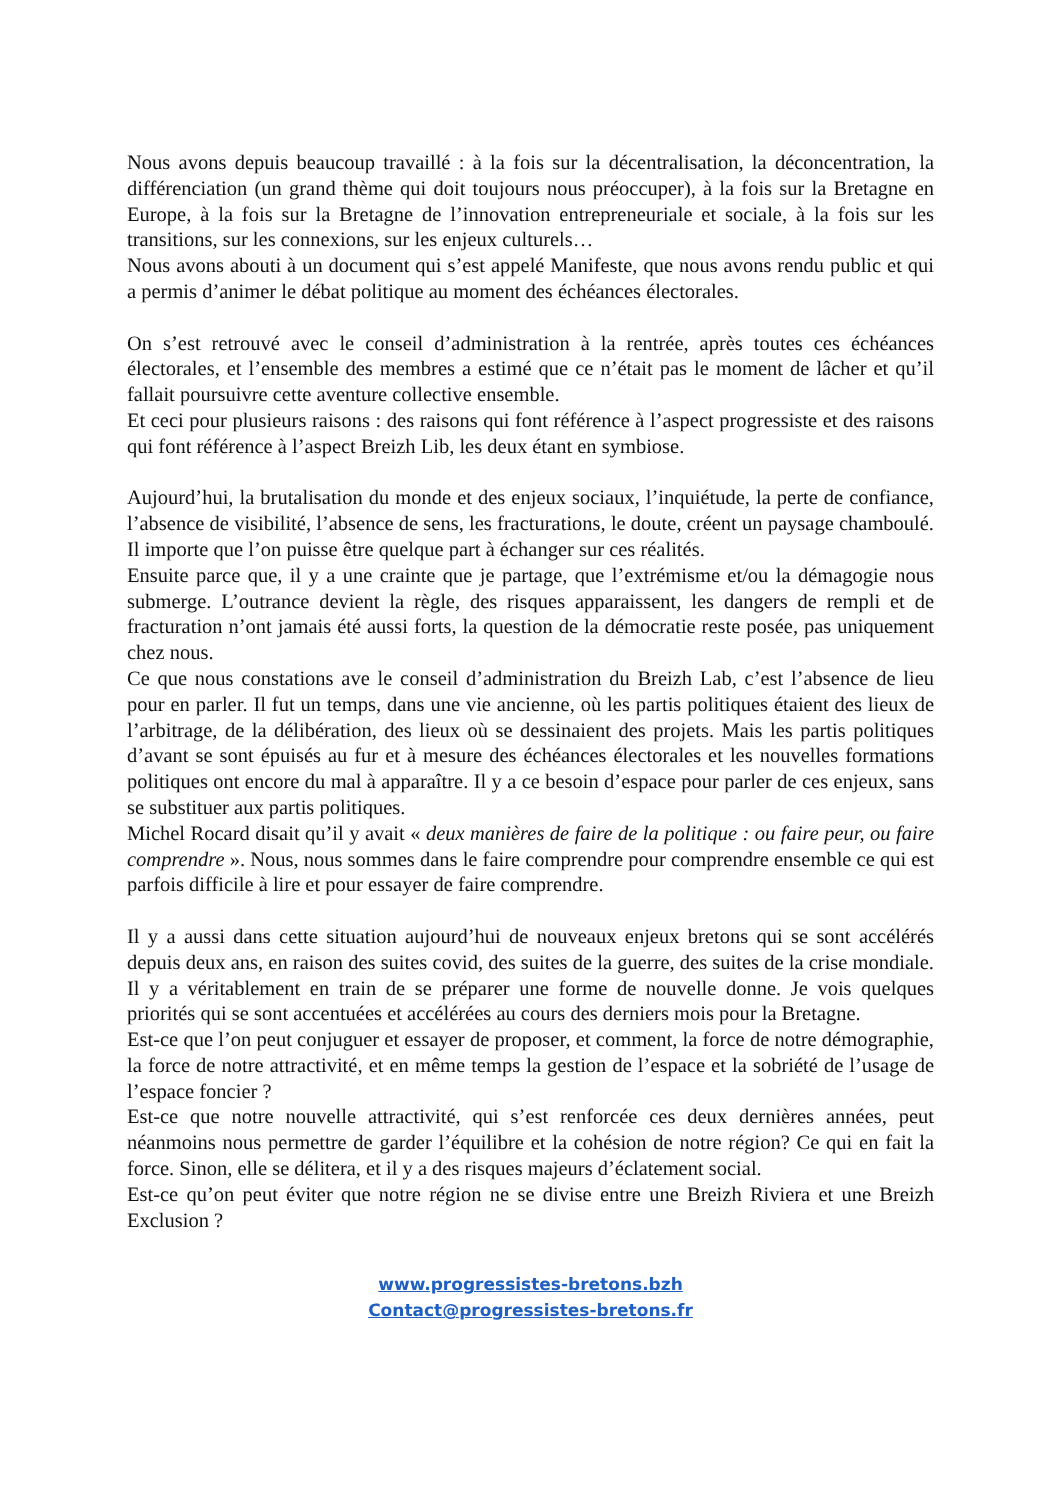Nous avons depuis beaucoup travaillé : à la fois sur la décentralisation, la déconcentration, la différenciation (un grand thème qui doit toujours nous préoccuper), à la fois sur la Bretagne en Europe, à la fois sur la Bretagne de l’innovation entrepreneuriale et sociale, à la fois sur les transitions, sur les connexions, sur les enjeux culturels…
Nous avons abouti à un document qui s’est appelé Manifeste, que nous avons rendu public et qui a permis d’animer le débat politique au moment des échéances électorales.
On s’est retrouvé avec le conseil d’administration à la rentrée, après toutes ces échéances électorales, et l’ensemble des membres a estimé que ce n’était pas le moment de lâcher et qu’il fallait poursuivre cette aventure collective ensemble.
Et ceci pour plusieurs raisons : des raisons qui font référence à l’aspect progressiste et des raisons qui font référence à l’aspect Breizh Lib, les deux étant en symbiose.
Aujourd’hui, la brutalisation du monde et des enjeux sociaux, l’inquiétude, la perte de confiance, l’absence de visibilité, l’absence de sens, les fracturations, le doute, créent un paysage chamboulé. Il importe que l’on puisse être quelque part à échanger sur ces réalités.
Ensuite parce que, il y a une crainte que je partage, que l’extrémisme et/ou la démagogie nous submerge. L’outrance devient la règle, des risques apparaissent, les dangers de rempli et de fracturation n’ont jamais été aussi forts, la question de la démocratie reste posée, pas uniquement chez nous.
Ce que nous constations ave le conseil d’administration du Breizh Lab, c’est l’absence de lieu pour en parler. Il fut un temps, dans une vie ancienne, où les partis politiques étaient des lieux de l’arbitrage, de la délibération, des lieux où se dessinaient des projets. Mais les partis politiques d’avant se sont épuisés au fur et à mesure des échéances électorales et les nouvelles formations politiques ont encore du mal à apparaître. Il y a ce besoin d’espace pour parler de ces enjeux, sans se substituer aux partis politiques.
Michel Rocard disait qu’il y avait « deux manières de faire de la politique : ou faire peur, ou faire comprendre ». Nous, nous sommes dans le faire comprendre pour comprendre ensemble ce qui est parfois difficile à lire et pour essayer de faire comprendre.
Il y a aussi dans cette situation aujourd’hui de nouveaux enjeux bretons qui se sont accélérés depuis deux ans, en raison des suites covid, des suites de la guerre, des suites de la crise mondiale. Il y a véritablement en train de se préparer une forme de nouvelle donne. Je vois quelques priorités qui se sont accentuées et accélérées au cours des derniers mois pour la Bretagne.
Est-ce que l’on peut conjuguer et essayer de proposer, et comment, la force de notre démographie, la force de notre attractivité, et en même temps la gestion de l’espace et la sobriété de l’usage de l’espace foncier ?
Est-ce que notre nouvelle attractivité, qui s’est renforcée ces deux dernières années, peut néanmoins nous permettre de garder l’équilibre et la cohésion de notre région? Ce qui en fait la force. Sinon, elle se délitera, et il y a des risques majeurs d’éclatement social.
Est-ce qu’on peut éviter que notre région ne se divise entre une Breizh Riviera et une Breizh Exclusion ?
www.progressistes-bretons.bzh
Contact@progressistes-bretons.fr